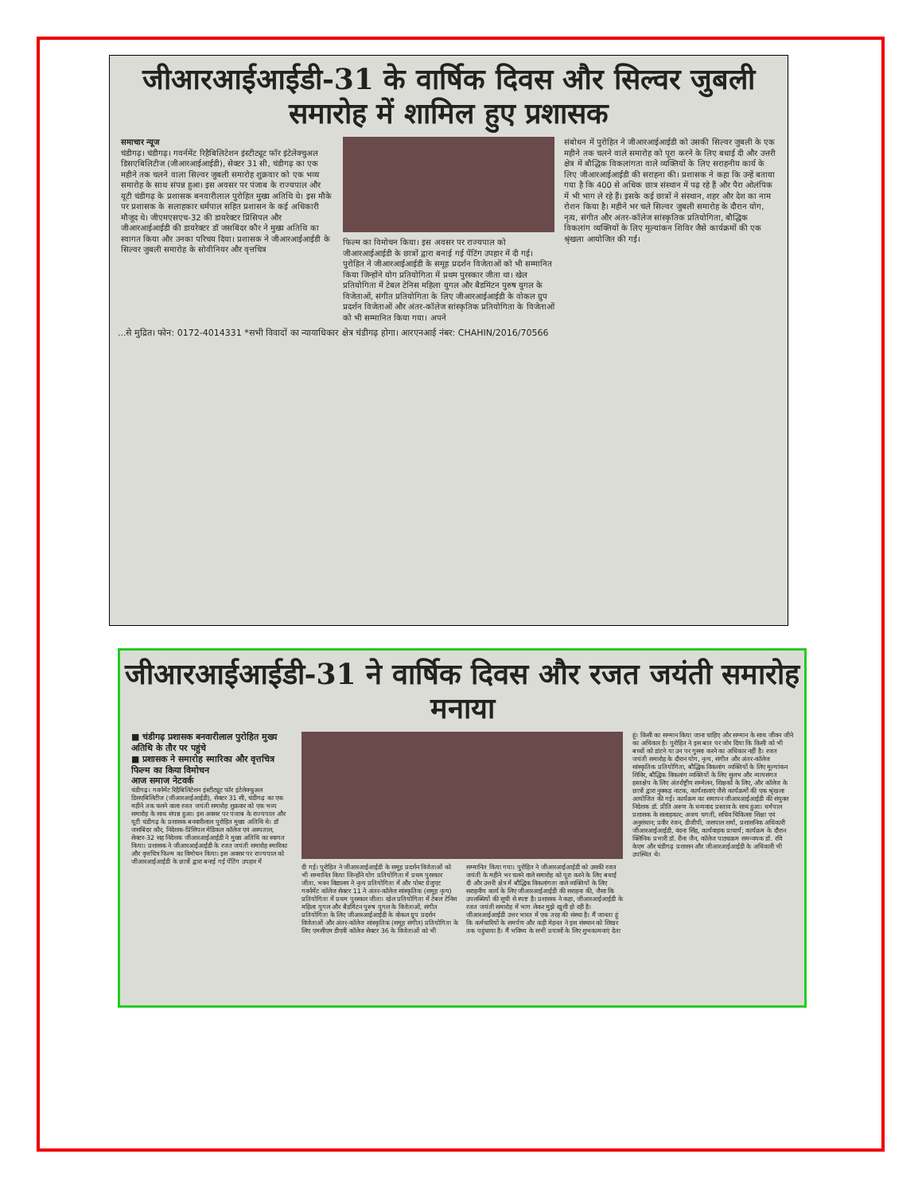जीआरआईआईडी-31 के वार्षिक दिवस और सिल्वर जुबली समारोह में शामिल हुए प्रशासक
समाचार न्यूज
चंडीगढ़। चंडीगढ़। गवर्नमेंट रिहैबिलिटेशन इंस्टीट्यूट फॉर इंटेलेक्चुअल डिसएबिलिटीज (जीआरआईआईडी), सेक्टर 31 सी, चंडीगढ़ का एक महीने तक चलने वाला सिल्वर जुबली समारोह शुक्रवार को एक भव्य समारोह के साथ संपन्न हुआ। इस अवसर पर पंजाब के राज्यपाल और यूटी चंडीगढ़ के प्रशासक बनवारीलाल पुरोहित मुख्य अतिथि थे। इस मौके पर प्रशासक के सलाहकार धर्मपाल सहित प्रशासन के कई अधिकारी मौजूद थे। जीएमएसएच-32 की डायरेक्टर प्रिंसिपल और जीआरआईआईडी की डायरेक्टर डॉ जसबिंदर कौर ने मुख्य अतिथि का स्वागत किया और उनका परिचय दिया। प्रशासक ने जीआरआईआईडी के सिल्वर जुबली समारोह के सोवीनियर और वृत्तचित्र
फिल्म का विमोचन किया। इस अवसर पर राज्यपाल को जीआरआईआईडी के छात्रों द्वारा बनाई गई पेंटिंग उपहार में दी गई। पुरोहित ने जीआरआईआईडी के समूह प्रदर्शन विजेताओं को भी सम्मानित किया जिन्होंने योग प्रतियोगिता में प्रथम पुरस्कार जीता था। खेल प्रतियोगिता में टेबल टेनिस महिला युगल और बैडमिंटन पुरुष युगल के विजेताओं, संगीत प्रतियोगिता के लिए जीआरआईआईडी के वोकल ग्रुप प्रदर्शन विजेताओं और अंतर-कॉलेज सांस्कृतिक प्रतियोगिता के विजेताओं को भी सम्मानित किया गया। अपने
संबोधन में पुरोहित ने जीआरआईआईडी को उसकी सिल्वर जुबली के एक महीने तक चलने वाले समारोह को पूरा करने के लिए बधाई दी और उत्तरी क्षेत्र में बौद्धिक विकलांगता वाले व्यक्तियों के लिए सराहनीय कार्य के लिए जीआरआईआईडी की सराहना की। प्रशासक ने कहा कि उन्हें बताया गया है कि 400 से अधिक छात्र संस्थान में पढ़ रहे हैं और पैरा ओलंपिक में भी भाग ले रहे हैं। इसके कई छात्रों ने संस्थान, शहर और देश का नाम रोशन किया है। महीने भर चले सिल्वर जुबली समारोह के दौरान योग, नृत्य, संगीत और अंतर-कॉलेज सांस्कृतिक प्रतियोगिता, बौद्धिक विकलांग व्यक्तियों के लिए मूल्यांकन शिविर जैसे कार्यक्रमों की एक श्रृंखला आयोजित की गई।
...से मुद्रित। फोन: 0172-4014331 *सभी विवादों का न्यायाधिकार क्षेत्र चंडीगढ़ होगा। आरएनआई नंबर: CHAHIN/2016/70566
जीआरआईआईडी-31 ने वार्षिक दिवस और रजत जयंती समारोह मनाया
■ चंडीगढ़ प्रशासक बनवारीलाल पुरोहित मुख्य अतिथि के तौर पर पहुंचे
■ प्रशासक ने समारोह स्मारिका और वृत्तचित्र फिल्म का किया विमोचन
आज समाज नेटवर्क
चंडीगढ़। गवर्नमेंट रिहैबिलिटेशन इंस्टीट्यूट फॉर इंटेलेक्चुअल डिसएबिलिटीज (जीआरआईआईडी), सेक्टर 31 सी, चंडीगढ़ का एक महीने तक चलने वाला रजत जयंती समारोह शुक्रवार को एक भव्य समारोह के साथ संपन्न हुआ। इस अवसर पर पंजाब के राज्यपाल और यूटी चंडीगढ़ के प्रशासक बनवारीलाल पुरोहित मुख्य अतिथि थे। डॉ जसबिंदर कौर, निदेशक-प्रिंसिपल मेडिकल कॉलेज एवं अस्पताल, सेक्टर-32 सह निदेशक जीआरआईआईडी ने मुख्य अतिथि का स्वागत किया। प्रशासक ने जीआरआईआईडी के रजत जयंती समारोह स्मारिका और वृत्तचित्र फिल्म का विमोचन किया। इस अवसर पर राज्यपाल को जीआरआईआईडी के छात्रों द्वारा बनाई गई पेंटिंग उपहार में
दी गई। पुरोहित ने जीआरआईआईडी के समूह प्रदर्शन विजेताओं को भी सम्मानित किया जिन्होंने योग प्रतियोगिता में प्रथम पुरस्कार जीता, भवन विद्यालय ने नृत्य प्रतियोगिता में और पोस्ट ग्रेजुएट गवर्नमेंट कॉलेज सेक्टर 11 ने अंतर-कॉलेज सांस्कृतिक (समूह नृत्य) प्रतियोगिता में प्रथम पुरस्कार जीता। खेल प्रतियोगिता में टेबल टेनिस महिला युगल और बैडमिंटन पुरुष युगल के विजेताओं, संगीत प्रतियोगिता के लिए जीआरआईआईडी के वोकल ग्रुप प्रदर्शन विजेताओं और अंतर-कॉलेज सांस्कृतिक (समूह संगीत) प्रतियोगिता के लिए एमसीएम डीएवी कॉलेज सेक्टर 36 के विजेताओं को भी
सम्मानित किया गया। पुरोहित ने जीआरआईआईडी को उसकी रजत जयंती के महीने भर चलने वाले समारोह को पूरा करने के लिए बधाई दी और उत्तरी क्षेत्र में बौद्धिक विकलांगता वाले व्यक्तियों के लिए सराहनीय कार्य के लिए जीआरआईआईडी की सराहना की, जैसा कि उपलब्धियों की सूची से स्पष्ट है। प्रशासक ने कहा, जीआरआईआईडी के रजत जयंती समारोह में भाग लेकर मुझे खुशी हो रही है। जीआरआईआईडी उत्तर भारत में एक तरह की संस्था है। मैं जानता हूं कि कर्मचारियों के समर्पण और कड़ी मेहनत ने इस संस्थान को शिखर तक पहुंचाया है। मैं भविष्य के सभी प्रयासों के लिए शुभकामनाएं देता
हूं। किसी का सम्मान किया जाना चाहिए और सम्मान के साथ जीवन जीने का अधिकार है। पुरोहित ने इस बात पर जोर दिया कि किसी को भी बच्चों को डांटने या उन पर गुस्सा करने का अधिकार नहीं है। रजत जयंती समारोह के दौरान योग, नृत्य, संगीत और अंतर-कॉलेज सांस्कृतिक प्रतियोगिता, बौद्धिक विकलांग व्यक्तियों के लिए मूल्यांकन शिविर, बौद्धिक विकलांग व्यक्तियों के लिए सुलभ और न्यायसंगत हस्तक्षेप के लिए अंतर्राष्ट्रीय सम्मेलन, शिक्षकों के लिए, और कॉलेज के छात्रों द्वारा नुक्कड़ नाटक, कार्यशालाएं जैसे कार्यक्रमों की एक श्रृंखला आयोजित की गई। कार्यक्रम का समापन जीआरआईआईडी की संयुक्त निदेशक डॉ. प्रीति अरुण के धन्यवाद प्रस्ताव के साथ हुआ। धर्मपाल प्रशासक के सलाहकार; अजय चगती, सचिव चिकित्सा शिक्षा एवं अनुसंधान; प्रवीर रंजन, डीजीपी, जसपाल शर्मा, प्रशासनिक अधिकारी जीआरआईआईडी, वंदना सिंह, कार्यवाहक प्राचार्य; कार्यक्रम के दौरान क्लिनिक प्रभारी डॉ. रीना जैन, कॉलेज पाठ्यक्रम समन्वयक डॉ. रवि केएम और चंडीगढ़ प्रशासन और जीआरआईआईडी के अधिकारी भी उपस्थित थे।